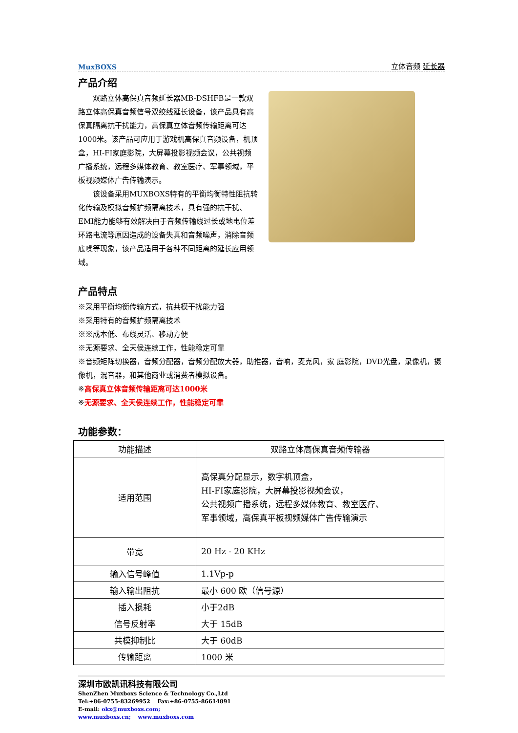MuxBOXS 立体音频 延长器
产品介绍
　　双路立体高保真音频延长器MB-DSHFB是一款双路立体高保真音频信号双绞线延长设备，该产品具有高保真隔离抗干扰能力，高保真立体音频传输距离可达1000米。该产品可应用于游戏机高保真音频设备，机顶盒，HI-FI家庭影院，大屏幕投影视频会议，公共视频广播系统，远程多媒体教育、教室医疗、军事领域，平板视频媒体广告传输演示。
　　该设备采用MUXBOXS特有的平衡均衡特性阻抗转化传输及模拟音频扩频隔离技术，具有强的抗干扰、EMI能力能够有效解决由于音频传输线过长或地电位差环路电流等原因造成的设备失真和音频噪声，消除音频底噪等现象，该产品适用于各种不同距离的延长应用领域。
产品特点
※采用平衡均衡传输方式，抗共模干扰能力强
※采用特有的音频扩频隔离技术
※※成本低、布线灵活、移动方便
※无源要求、全天侯连续工作，性能稳定可靠
※音频矩阵切换器，音频分配器，音频分配放大器，助推器，音响，麦克风，家 庭影院，DVD光盘，录像机，摄像机，混音器，和其他商业或消费者模拟设备。
※高保真立体音频传输距离可达1000米
※无源要求、全天侯连续工作，性能稳定可靠
功能参数：
| 功能描述 | 双路立体高保真音频传输器 |
| 适用范围 | 高保真分配显示，数字机顶盒， HI-FI家庭影院，大屏幕投影视频会议， 公共视频广播系统，远程多媒体教育、教室医疗、 军事领域，高保真平板视频媒体广告传输演示 |
| 带宽 | 20 Hz - 20 KHz |
| 输入信号峰值 | 1.1Vp-p |
| 输入输出阻抗 | 最小 600 欧（信号源） |
| 插入损耗 | 小于2dB |
| 信号反射率 | 大于 15dB |
| 共模抑制比 | 大于 60dB |
| 传输距离 | 1000 米 |
深圳市欧凯讯科技有限公司
ShenZhen Muxboxs Science & Technology Co.,Ltd
Tel:+86-0755-83269952 　Fax:+86-0755-86614891
E-mail: okx@muxboxs.com;
www.muxboxs.cn; 　www.muxboxs.com